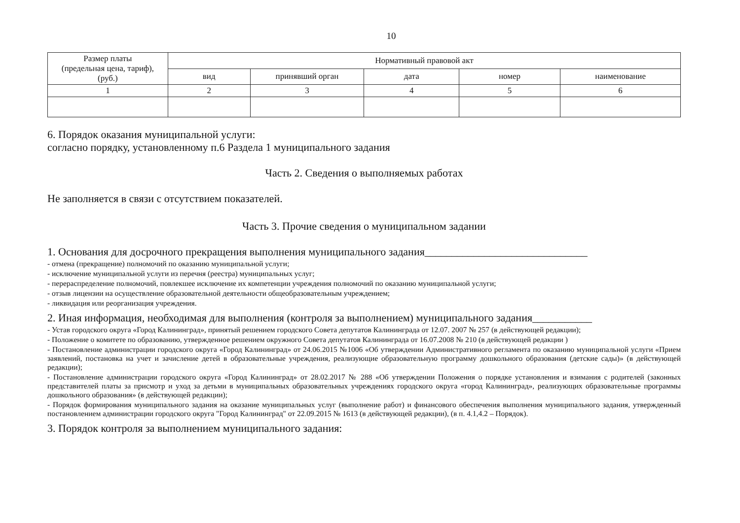10
| Размер платы (предельная цена, тариф), (руб.) | Нормативный правовой акт | | | | |
| --- | --- | --- | --- | --- | --- |
| | вид | принявший орган | дата | номер | наименование |
| 1 | 2 | 3 | 4 | 5 | 6 |
6. Порядок оказания муниципальной услуги:
согласно порядку, установленному п.6 Раздела 1 муниципального задания
Часть 2. Сведения о выполняемых работах
Не заполняется в связи с отсутствием показателей.
Часть 3. Прочие сведения о муниципальном задании
1. Основания для досрочного прекращения выполнения муниципального задания______________________________
- отмена (прекращение) полномочий по оказанию муниципальной услуги;
- исключение муниципальной услуги из перечня (реестра) муниципальных услуг;
- перераспределение полномочий, повлекшее исключение их компетенции учреждения полномочий по оказанию муниципальной услуги;
- отзыв лицензии на осуществление образовательной деятельности общеобразовательным учреждением;
- ликвидация или реорганизация учреждения.
2. Иная информация, необходимая для выполнения (контроля за выполнением) муниципального задания___________
- Устав городского округа «Город Калининград», принятый решением городского Совета депутатов Калининграда от 12.07. 2007 № 257 (в действующей редакции);
- Положение о комитете по образованию, утвержденное решением окружного Совета депутатов Калининграда от 16.07.2008 № 210 (в действующей редакции )
- Постановление администрации городского округа «Город Калининград» от 24.06.2015 №1006 «Об утверждении Административного регламента по оказанию муниципальной услуги «Прием заявлений, постановка на учет и зачисление детей в образовательные учреждения, реализующие образовательную программу дошкольного образования (детские сады)» (в действующей редакции);
- Постановление администрации городского округа «Город Калининград» от 28.02.2017 № 288 «Об утверждении Положения о порядке установления и взимания с родителей (законных представителей платы за присмотр и уход за детьми в муниципальных образовательных учреждениях городского округа «город Калининград», реализующих образовательные программы дошкольного образования» (в действующей редакции);
- Порядок формирования муниципального задания на оказание муниципальных услуг (выполнение работ) и финансового обеспечения выполнения муниципального задания, утвержденный постановлением администрации городского округа "Город Калининград" от 22.09.2015 № 1613 (в действующей редакции), (в п. 4.1,4.2 – Порядок).
3. Порядок контроля за выполнением муниципального задания: